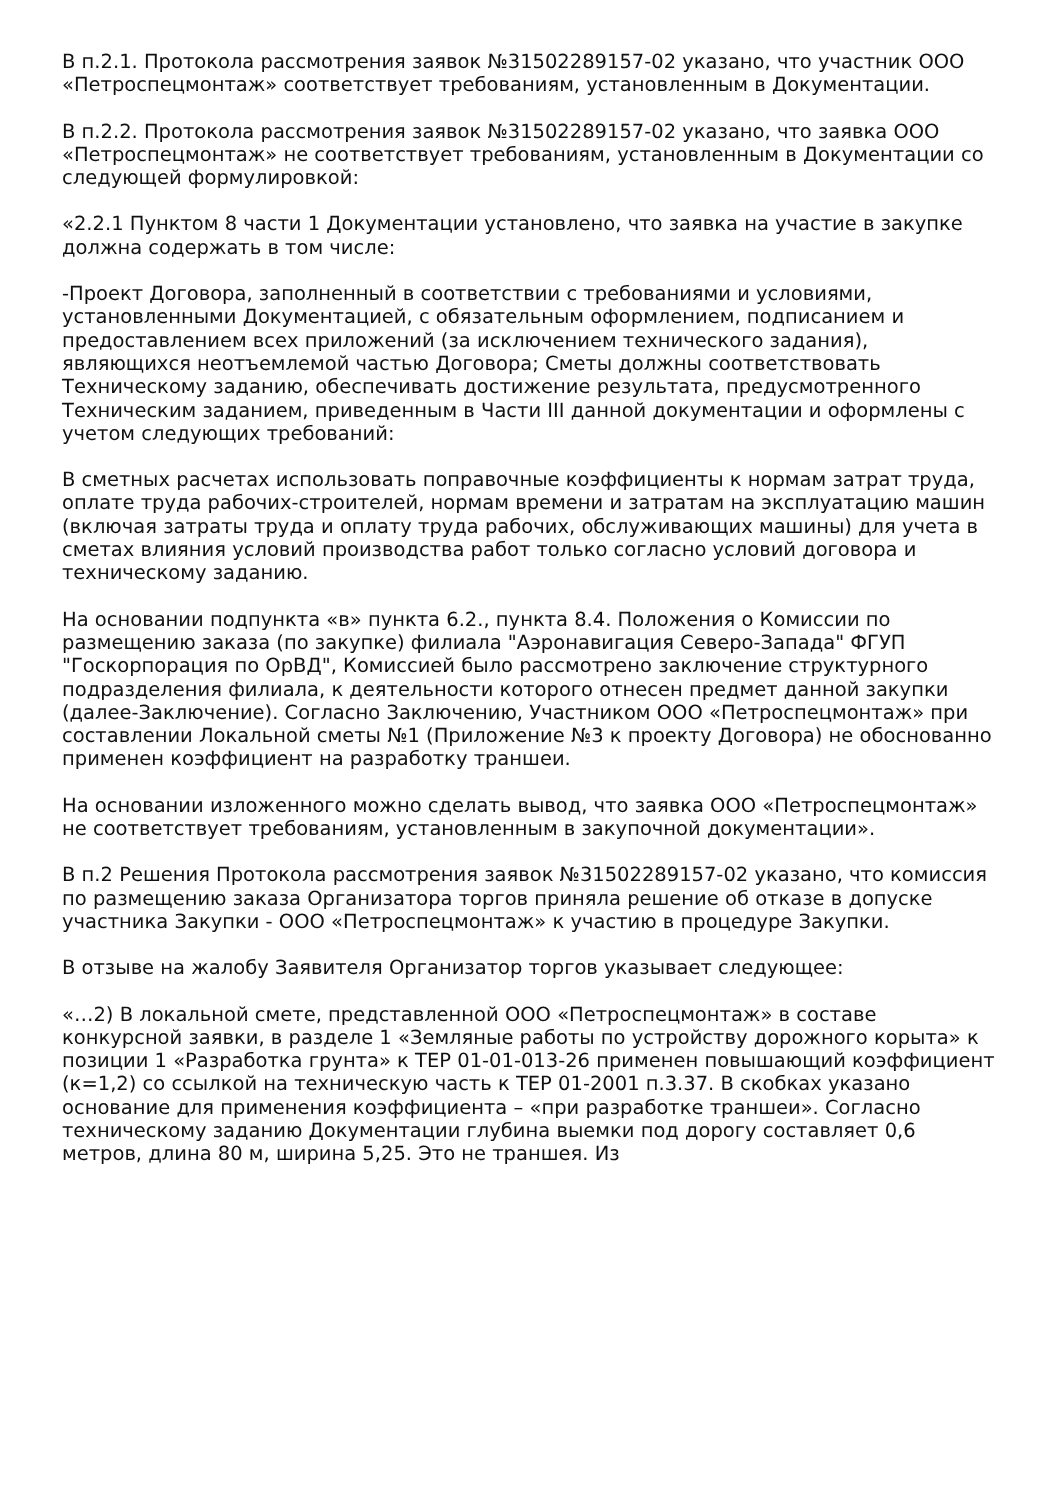В п.2.1. Протокола рассмотрения заявок №31502289157-02 указано, что участник ООО «Петроспецмонтаж» соответствует требованиям, установленным в Документации.
В п.2.2. Протокола рассмотрения заявок №31502289157-02 указано, что заявка ООО «Петроспецмонтаж» не соответствует требованиям, установленным в Документации со следующей формулировкой:
«2.2.1 Пунктом 8 части 1 Документации установлено, что заявка на участие в закупке должна содержать в том числе:
-Проект Договора, заполненный в соответствии с требованиями и условиями, установленными Документацией, с обязательным оформлением, подписанием и предоставлением всех приложений (за исключением технического задания), являющихся неотъемлемой частью Договора; Сметы должны соответствовать Техническому заданию, обеспечивать достижение результата, предусмотренного Техническим заданием, приведенным в Части III данной документации и оформлены с учетом следующих требований:
В сметных расчетах использовать поправочные коэффициенты к нормам затрат труда, оплате труда рабочих-строителей, нормам времени и затратам на эксплуатацию машин (включая затраты труда и оплату труда рабочих, обслуживающих машины) для учета в сметах влияния условий производства работ только согласно условий договора и техническому заданию.
На основании подпункта «в» пункта 6.2., пункта 8.4. Положения о Комиссии по размещению заказа (по закупке) филиала "Аэронавигация Северо-Запада" ФГУП "Госкорпорация по ОрВД", Комиссией было рассмотрено заключение структурного подразделения филиала, к деятельности которого отнесен предмет данной закупки (далее-Заключение). Согласно Заключению, Участником ООО «Петроспецмонтаж» при составлении Локальной сметы №1 (Приложение №3 к проекту Договора) не обоснованно применен коэффициент на разработку траншеи.
На основании изложенного можно сделать вывод, что заявка ООО «Петроспецмонтаж» не соответствует требованиям, установленным в закупочной документации».
В п.2 Решения Протокола рассмотрения заявок №31502289157-02 указано, что комиссия по размещению заказа Организатора торгов приняла решение об отказе в допуске участника Закупки - ООО «Петроспецмонтаж» к участию в процедуре Закупки.
В отзыве на жалобу Заявителя Организатор торгов указывает следующее:
«…2) В локальной смете, представленной ООО «Петроспецмонтаж» в составе конкурсной заявки, в разделе 1 «Земляные работы по устройству дорожного корыта» к позиции 1 «Разработка грунта» к ТЕР 01-01-013-26 применен повышающий коэффициент (к=1,2) со ссылкой на техническую часть к ТЕР 01-2001 п.3.37. В скобках указано основание для применения коэффициента – «при разработке траншеи». Согласно техническому заданию Документации глубина выемки под дорогу составляет 0,6 метров, длина 80 м, ширина 5,25. Это не траншея. Из